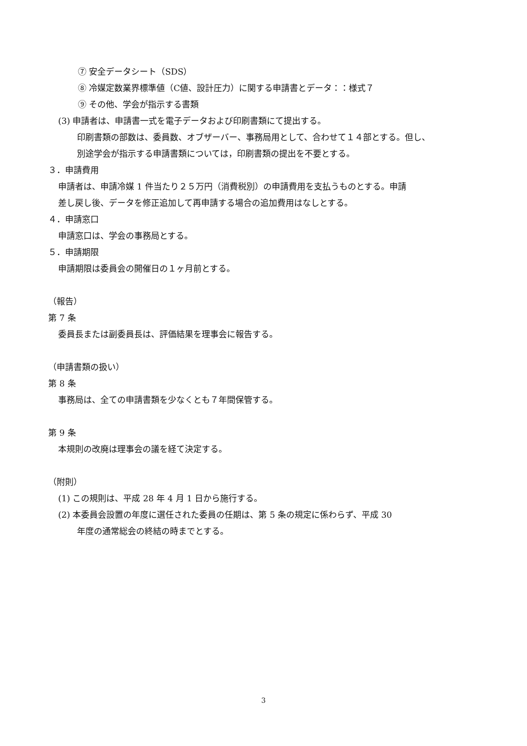⑦ 安全データシート（SDS）
⑧ 冷媒定数業界標準値（C値、設計圧力）に関する申請書とデータ：：様式７
⑨ その他、学会が指示する書類
(3) 申請者は、申請書一式を電子データおよび印刷書類にて提出する。
印刷書類の部数は、委員数、オブザーバー、事務局用として、合わせて１４部とする。但し、
別途学会が指示する申請書類については，印刷書類の提出を不要とする。
３．申請費用
申請者は、申請冷媒 1 件当たり２５万円（消費税別）の申請費用を支払うものとする。申請
差し戻し後、データを修正追加して再申請する場合の追加費用はなしとする。
４．申請窓口
申請窓口は、学会の事務局とする。
５．申請期限
申請期限は委員会の開催日の１ヶ月前とする。
（報告）
第 7 条
委員長または副委員長は、評価結果を理事会に報告する。
（申請書類の扱い）
第 8 条
事務局は、全ての申請書類を少なくとも７年間保管する。
第 9 条
本規則の改廃は理事会の議を経て決定する。
（附則）
(1) この規則は、平成 28 年 4 月 1 日から施行する。
(2) 本委員会設置の年度に選任された委員の任期は、第 5 条の規定に係わらず、平成 30
年度の通常総会の終結の時までとする。
3